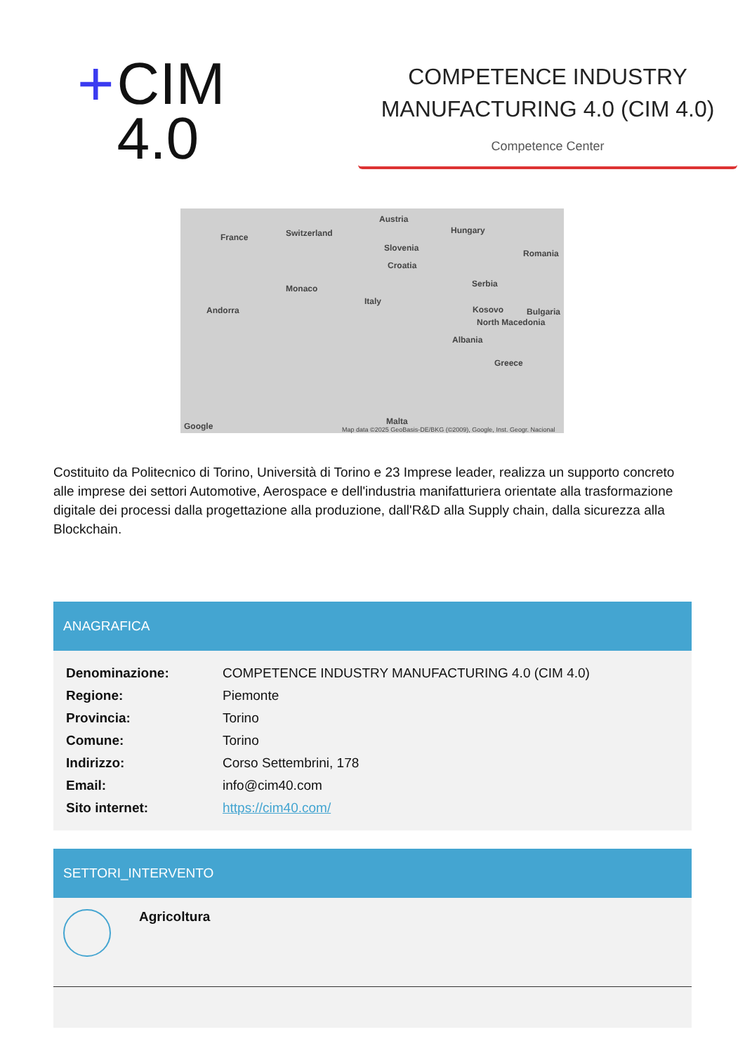+ CIM
4.0
COMPETENCE INDUSTRY MANUFACTURING 4.0 (CIM 4.0)
Competence Center
France Switzerland
Austria
Hungary
Slovenia
Croatia
Romania
Serbia Monaco
Italy
Andorra Kosovo Bulgaria
North Macedonia
Albania
Greece
Malta
Map data ©2025 GeoBasis-DE/BKG (©2009), Google, Inst. Geogr. Nacional Google
Costituito da Politecnico di Torino, Università di Torino e 23 Imprese leader, realizza un supporto concreto alle imprese dei settori Automotive, Aerospace e dell'industria manifatturiera orientate alla trasformazione digitale dei processi dalla progettazione alla produzione, dall'R&D alla Supply chain, dalla sicurezza alla Blockchain.
ANAGRAFICA
| Denominazione: | COMPETENCE INDUSTRY MANUFACTURING 4.0 (CIM 4.0) |
| Regione: | Piemonte |
| Provincia: | Torino |
| Comune: | Torino |
| Indirizzo: | Corso Settembrini, 178 |
| Email: | info@cim40.com |
| Sito internet: | https://cim40.com/ |
SETTORI_INTERVENTO
Agricoltura